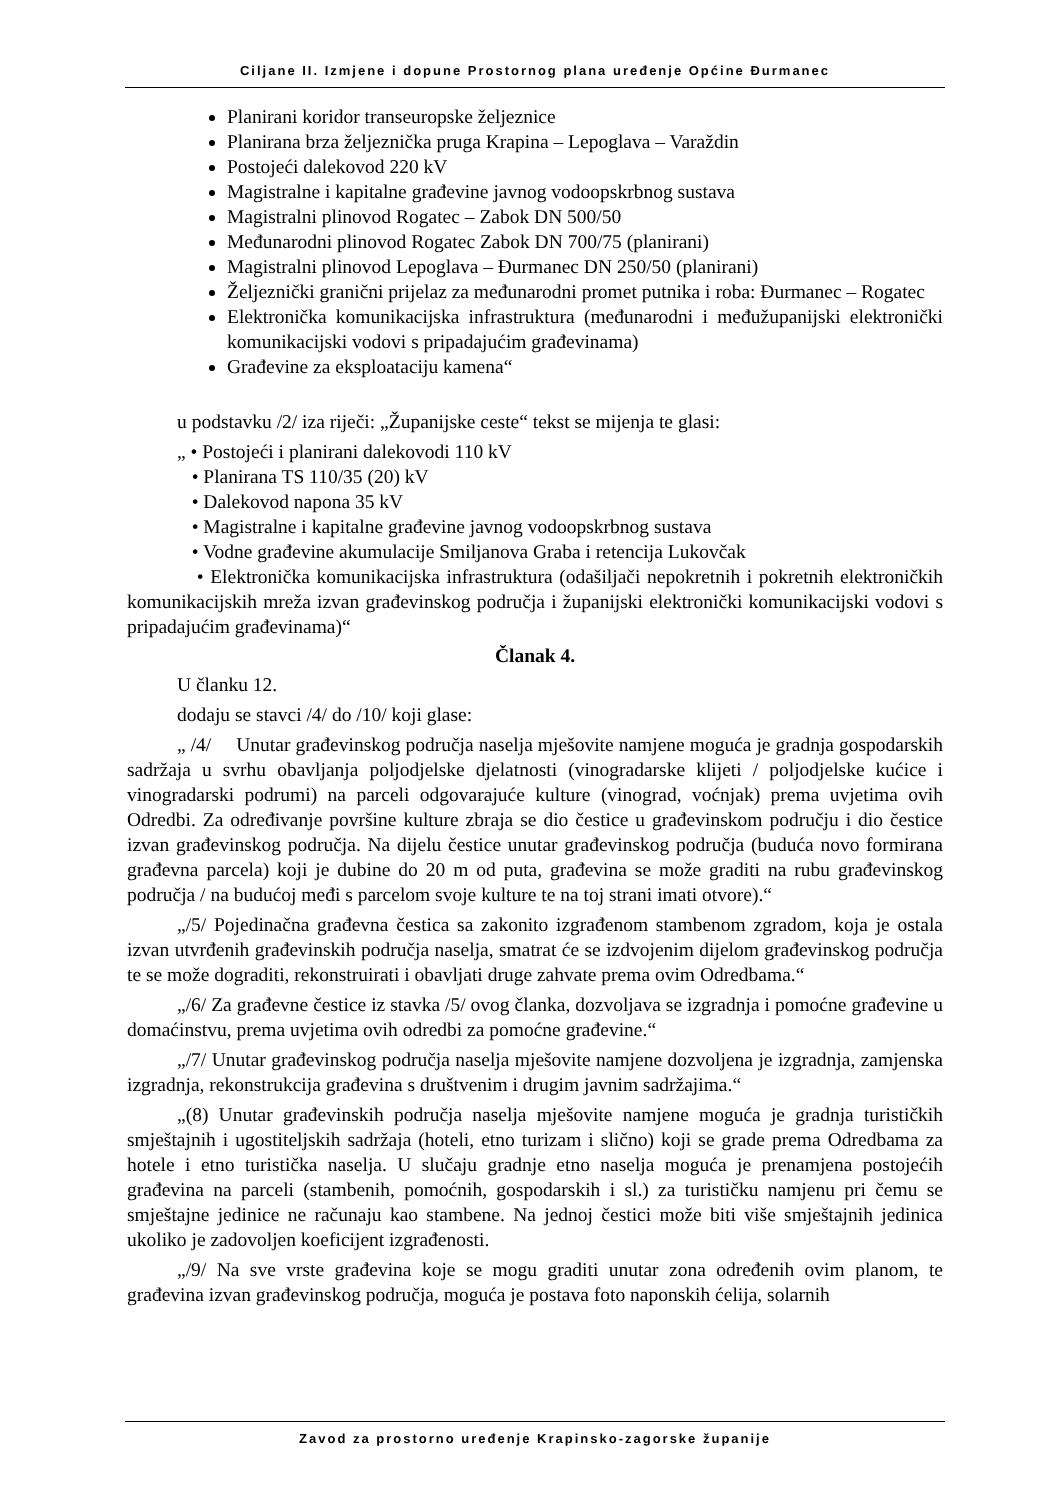Ciljane II. Izmjene i dopune Prostornog plana uređenje Općine Đurmanec
Planirani koridor transeuropske željeznice
Planirana brza željeznička pruga Krapina – Lepoglava – Varaždin
Postojeći dalekovod 220 kV
Magistralne i kapitalne građevine javnog vodoopskrbnog sustava
Magistralni plinovod Rogatec – Zabok DN 500/50
Međunarodni plinovod Rogatec Zabok DN 700/75 (planirani)
Magistralni plinovod Lepoglava – Đurmanec DN 250/50 (planirani)
Željeznički granični prijelaz za međunarodni promet putnika i roba: Đurmanec – Rogatec
Elektronička komunikacijska infrastruktura (međunarodni i međužupanijski elektronički komunikacijski vodovi s pripadajućim građevinama)
Građevine za eksploataciju kamena“
u podstavku /2/ iza riječi: „Županijske ceste“ tekst se mijenja te glasi:
„ • Postojeći i planirani dalekovodi 110 kV
• Planirana TS 110/35 (20) kV
• Dalekovod napona 35 kV
• Magistralne i kapitalne građevine javnog vodoopskrbnog sustava
• Vodne građevine akumulacije Smiljanova Graba i retencija Lukovčak
• Elektronička komunikacijska infrastruktura (odašiljači nepokretnih i pokretnih elektroničkih komunikacijskih mreža izvan građevinskog područja i županijski elektronički komunikacijski vodovi s pripadajućim građevinama)“
Članak 4.
U članku 12.
dodaju se stavci /4/ do /10/ koji glase:
„ /4/ Unutar građevinskog područja naselja mješovite namjene moguća je gradnja gospodarskih sadržaja u svrhu obavljanja poljodjelske djelatnosti (vinogradarske klijeti / poljodjelske kućice i vinogradarski podrumi) na parceli odgovarajuće kulture (vinograd, voćnjak) prema uvjetima ovih Odredbi. Za određivanje površine kulture zbraja se dio čestice u građevinskom području i dio čestice izvan građevinskog područja. Na dijelu čestice unutar građevinskog područja (buduća novo formirana građevna parcela) koji je dubine do 20 m od puta, građevina se može graditi na rubu građevinskog područja / na budućoj međi s parcelom svoje kulture te na toj strani imati otvore).“
„/5/ Pojedinačna građevna čestica sa zakonito izgrađenom stambenom zgradom, koja je ostala izvan utvrđenih građevinskih područja naselja, smatrat će se izdvojenim dijelom građevinskog područja te se može dograditi, rekonstruirati i obavljati druge zahvate prema ovim Odredbama.“
„/6/ Za građevne čestice iz stavka /5/ ovog članka, dozvoljava se izgradnja i pomoćne građevine u domaćinstvu, prema uvjetima ovih odredbi za pomoćne građevine.“
„/7/ Unutar građevinskog područja naselja mješovite namjene dozvoljena je izgradnja, zamjenska izgradnja, rekonstrukcija građevina s društvenim i drugim javnim sadržajima.“
„(8) Unutar građevinskih područja naselja mješovite namjene moguća je gradnja turističkih smještajnih i ugostiteljskih sadržaja (hoteli, etno turizam i slično) koji se grade prema Odredbama za hotele i etno turistička naselja. U slučaju gradnje etno naselja moguća je prenamjena postojećih građevina na parceli (stambenih, pomoćnih, gospodarskih i sl.) za turističku namjenu pri čemu se smještajne jedinice ne računaju kao stambene. Na jednoj čestici može biti više smještajnih jedinica ukoliko je zadovoljen koeficijent izgrađenosti.
„/9/ Na sve vrste građevina koje se mogu graditi unutar zona određenih ovim planom, te građevina izvan građevinskog područja, moguća je postava foto naponskih ćelija, solarnih
Zavod za prostorno uređenje Krapinsko-zagorske županije